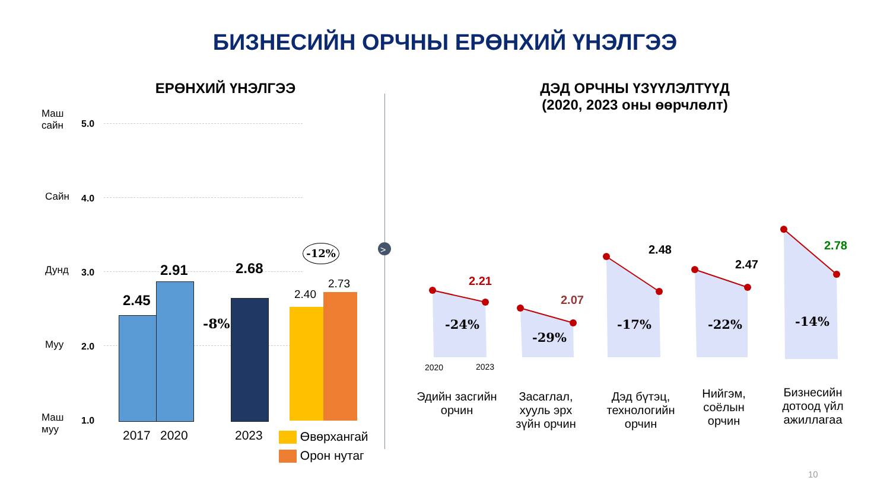БИЗНЕСИЙН ОРЧНЫ ЕРӨНХИЙ ҮНЭЛГЭЭ
ЕРӨНХИЙ ҮНЭЛГЭЭ
ДЭД ОРЧНЫ ҮЗҮҮЛЭЛТҮҮД
(2020, 2023 оны өөрчлөлт)
Маш
сайн
5.0
Сайн 4.0
Дунд 3.0
Муу 2.0
Маш
муу
1.0
2.45
2.91 2.68
-8%
2.40
2.73
-12%
2017 2020 2023 Өвөрхангай
Орон нутаг
>
2.21
2.07
2.48
2.47
2.78
-24%
-29%
-17% -22% -14%
2020 2023
Эдийн засгийн орчин
Засаглал, хууль эрх зүйн орчин
Дэд бүтэц, технологийн орчин
Нийгэм, соёлын орчин
Бизнесийн дотоод үйл ажиллагаа
10